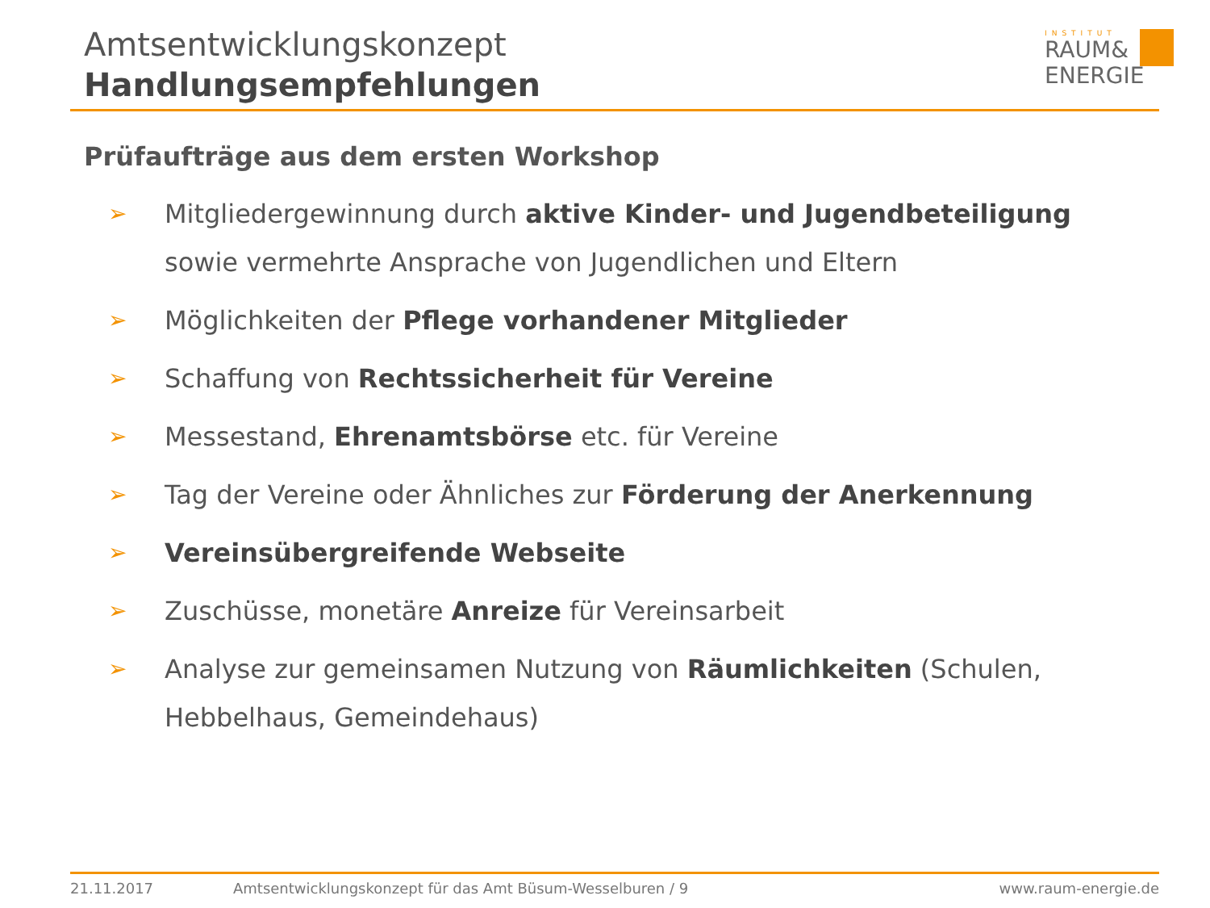Amtsentwicklungskonzept
Handlungsempfehlungen
INSTITUT
RAUM&
ENERGIE
Prüfaufträge aus dem ersten Workshop
➢ Mitgliedergewinnung durch aktive Kinder- und Jugendbeteiligung sowie vermehrte Ansprache von Jugendlichen und Eltern
➢ Möglichkeiten der Pflege vorhandener Mitglieder
➢ Schaffung von Rechtssicherheit für Vereine
➢ Messestand, Ehrenamtsbörse etc. für Vereine
➢ Tag der Vereine oder Ähnliches zur Förderung der Anerkennung
➢ Vereinsübergreifende Webseite
➢ Zuschüsse, monetäre Anreize für Vereinsarbeit
➢ Analyse zur gemeinsamen Nutzung von Räumlichkeiten (Schulen, Hebbelhaus, Gemeindehaus)
21.11.2017 Amtsentwicklungskonzept für das Amt Büsum-Wesselburen / 9 www.raum-energie.de